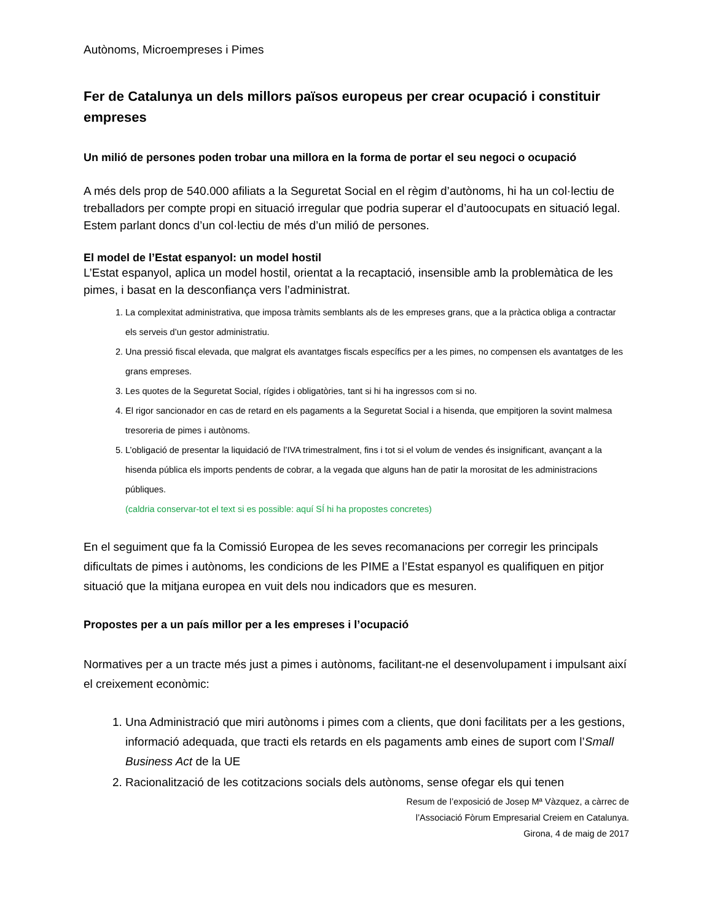Autònoms, Microempreses i Pimes
Fer de Catalunya un dels millors països europeus per crear ocupació i constituir empreses
Un milió de persones poden trobar una millora en la forma de portar el seu negoci o ocupació
A més dels prop de 540.000 afiliats a la Seguretat Social en el règim d’autònoms, hi ha un col·lectiu de treballadors per compte propi en situació irregular que podria superar el d’autoocupats en situació legal. Estem parlant doncs d’un col·lectiu de més d’un milió de persones.
El model de l’Estat espanyol: un model hostil
L’Estat espanyol, aplica un model hostil, orientat a la recaptació, insensible amb la problemàtica de les pimes, i basat en la desconfiança vers l’administrat.
1. La complexitat administrativa, que imposa tràmits semblants als de les empreses grans, que a la pràctica obliga a contractar els serveis d’un gestor administratiu.
2. Una pressió fiscal elevada, que malgrat els avantatges fiscals específics per a les pimes, no compensen els avantatges de les grans empreses.
3. Les quotes de la Seguretat Social, rígides i obligatòries, tant si hi ha ingressos com si no.
4. El rigor sancionador en cas de retard en els pagaments a la Seguretat Social i a hisenda, que empitjoren la sovint malmesa tresoreria de pimes i autònoms.
5. L’obligació de presentar la liquidació de l’IVA trimestralment, fins i tot si el volum de vendes és insignificant, avançant a la hisenda pública els imports pendents de cobrar, a la vegada que alguns han de patir la morositat de les administracions públiques.
(caldria conservar-tot el text si es possible: aquí SÍ hi ha propostes concretes)
En el seguiment que fa la Comissió Europea de les seves recomanacions per corregir les principals dificultats de pimes i autònoms, les condicions de les PIME a l’Estat espanyol es qualifiquen en pitjor situació que la mitjana europea en vuit dels nou indicadors que es mesuren.
Propostes per a un país millor per a les empreses i l’ocupació
Normatives per a un tracte més just a pimes i autònoms, facilitant-ne el desenvolupament i impulsant així el creixement econòmic:
1. Una Administració que miri autònoms i pimes com a clients, que doni facilitats per a les gestions, informació adequada, que tracti els retards en els pagaments amb eines de suport com l’Small Business Act de la UE
2. Racionalització de les cotitzacions socials dels autònoms, sense ofegar els qui tenen
Resum de l’exposició de Josep Mª Vàzquez, a càrrec de
l’Associació Fòrum Empresarial Creiem en Catalunya.
Girona, 4 de maig de 2017